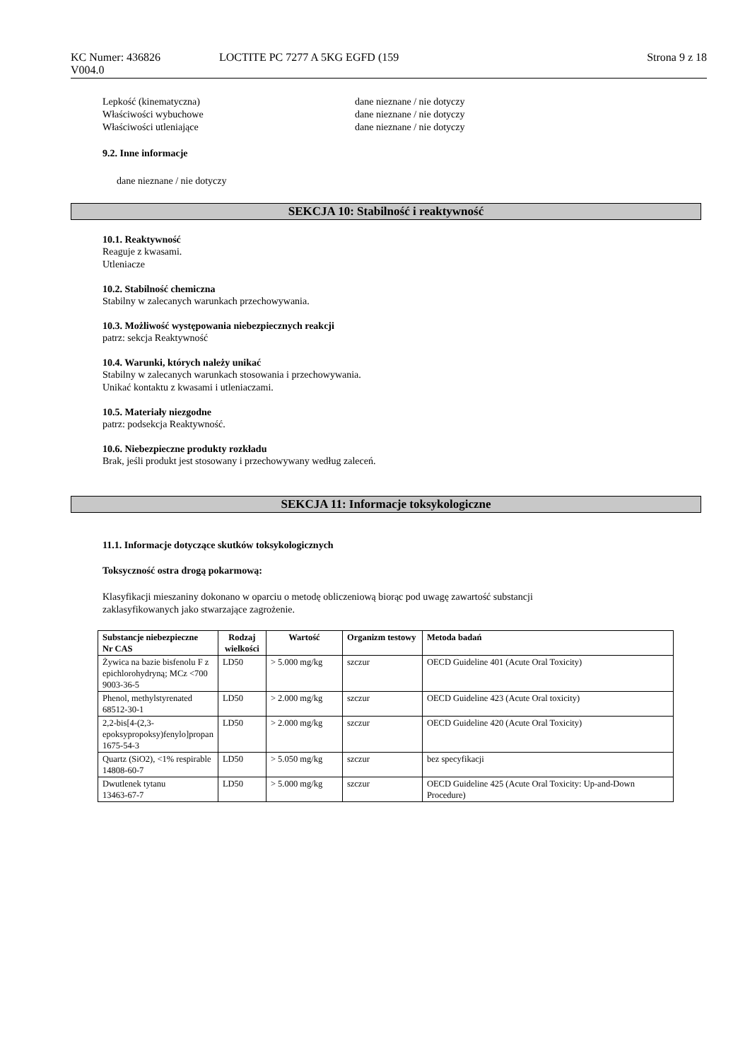KC Numer: 436826 LOCTITE PC 7277 A 5KG EGFD (159 Strona 9 z 18
V004.0
Lepkość (kinematyczna) dane nieznane / nie dotyczy
Właściwości wybuchowe dane nieznane / nie dotyczy
Właściwości utleniające dane nieznane / nie dotyczy
9.2. Inne informacje
dane nieznane / nie dotyczy
SEKCJA 10: Stabilność i reaktywność
10.1. Reaktywność
Reaguje z kwasami.
Utleniacze
10.2. Stabilność chemiczna
Stabilny w zalecanych warunkach przechowywania.
10.3. Możliwość występowania niebezpiecznych reakcji
patrz: sekcja Reaktywność
10.4. Warunki, których należy unikać
Stabilny w zalecanych warunkach stosowania i przechowywania.
Unikać kontaktu z kwasami i utleniaczami.
10.5. Materiały niezgodne
patrz: podsekcja Reaktywność.
10.6. Niebezpieczne produkty rozkładu
Brak, jeśli produkt jest stosowany i przechowywany według zaleceń.
SEKCJA 11: Informacje toksykologiczne
11.1. Informacje dotyczące skutków toksykologicznych
Toksyczność ostra drogą pokarmową:
Klasyfikacji mieszaniny dokonano w oparciu o metodę obliczeniową biorąc pod uwagę zawartość substancji
zaklasyfikowanych jako stwarzające zagrożenie.
| Substancje niebezpieczne Nr CAS | Rodzaj wielkości | Wartość | Organizm testowy | Metoda badań |
| --- | --- | --- | --- | --- |
| Żywica na bazie bisfenolu F z epichlorohydryną; MCz <700 9003-36-5 | LD50 | > 5.000 mg/kg | szczur | OECD Guideline 401 (Acute Oral Toxicity) |
| Phenol, methylstyrenated 68512-30-1 | LD50 | > 2.000 mg/kg | szczur | OECD Guideline 423 (Acute Oral toxicity) |
| 2,2-bis[4-(2,3-epoksypropoksy)fenylo]propan 1675-54-3 | LD50 | > 2.000 mg/kg | szczur | OECD Guideline 420 (Acute Oral Toxicity) |
| Quartz (SiO2), <1% respirable 14808-60-7 | LD50 | > 5.050 mg/kg | szczur | bez specyfikacji |
| Dwutlenek tytanu 13463-67-7 | LD50 | > 5.000 mg/kg | szczur | OECD Guideline 425 (Acute Oral Toxicity: Up-and-Down Procedure) |